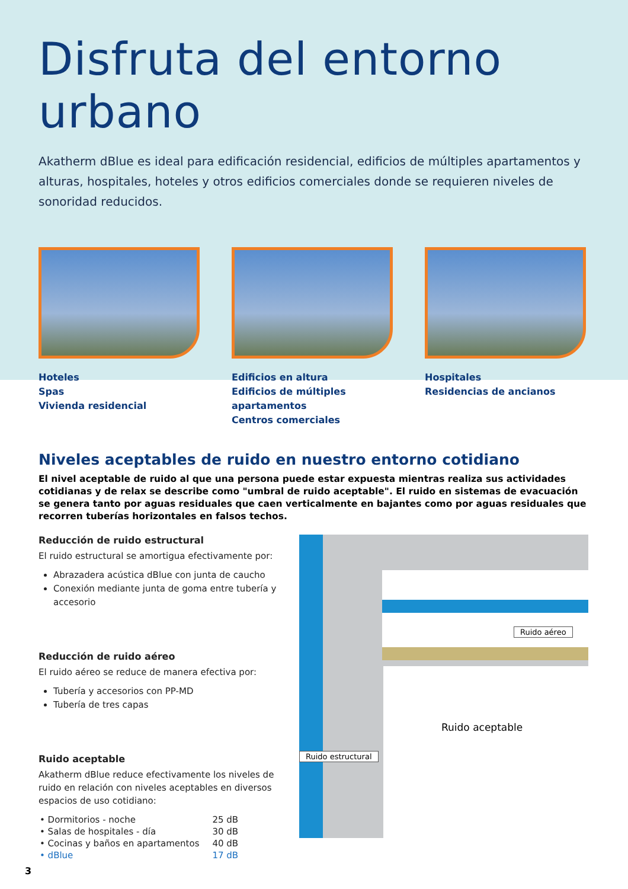Disfruta del entorno urbano
Akatherm dBlue es ideal para edificación residencial, edificios de múltiples apartamentos y alturas, hospitales, hoteles y otros edificios comerciales donde se requieren niveles de sonoridad reducidos.
Hoteles
Spas
Vivienda residencial
Edificios en altura
Edificios de múltiples apartamentos
Centros comerciales
Hospitales
Residencias de ancianos
Niveles aceptables de ruido en nuestro entorno cotidiano
El nivel aceptable de ruido al que una persona puede estar expuesta mientras realiza sus actividades cotidianas y de relax se describe como "umbral de ruido aceptable". El ruido en sistemas de evacuación se genera tanto por aguas residuales que caen verticalmente en bajantes como por aguas residuales que recorren tuberías horizontales en falsos techos.
Reducción de ruido estructural
El ruido estructural se amortigua efectivamente por:
Abrazadera acústica dBlue con junta de caucho
Conexión mediante junta de goma entre tubería y accesorio
Reducción de ruido aéreo
El ruido aéreo se reduce de manera efectiva por:
Tubería y accesorios con PP-MD
Tubería de tres capas
Ruido aceptable
Akatherm dBlue reduce efectivamente los niveles de ruido en relación con niveles aceptables en diversos espacios de uso cotidiano:
| • Dormitorios - noche | 25 dB |
| • Salas de hospitales - día | 30 dB |
| • Cocinas y baños en apartamentos | 40 dB |
| • dBlue | 17 dB |
Ruido aéreo
Ruido estructural
Ruido aceptable
3